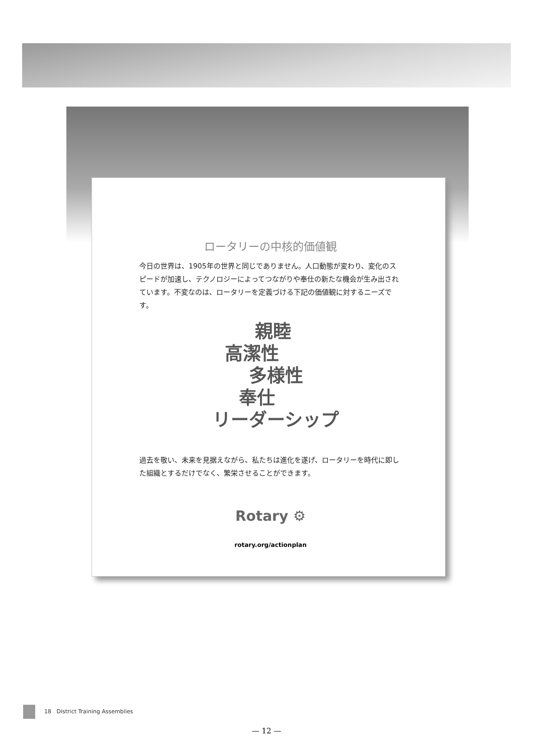ロータリーの中核的価値観
今日の世界は、1905年の世界と同じでありません。人口動態が変わり、変化のスピードが加速し、テクノロジーによってつながりや奉仕の新たな機会が生み出されています。不変なのは、ロータリーを定義づける下記の価値観に対するニーズです。
親睦
高潔性
多様性
奉仕
リーダーシップ
過去を敬い、未来を見据えながら、私たちは進化を遂げ、ロータリーを時代に即した組織とするだけでなく、繁栄させることができます。
Rotary ⚙
rotary.org/actionplan
18 District Training Assemblies
— 12 —